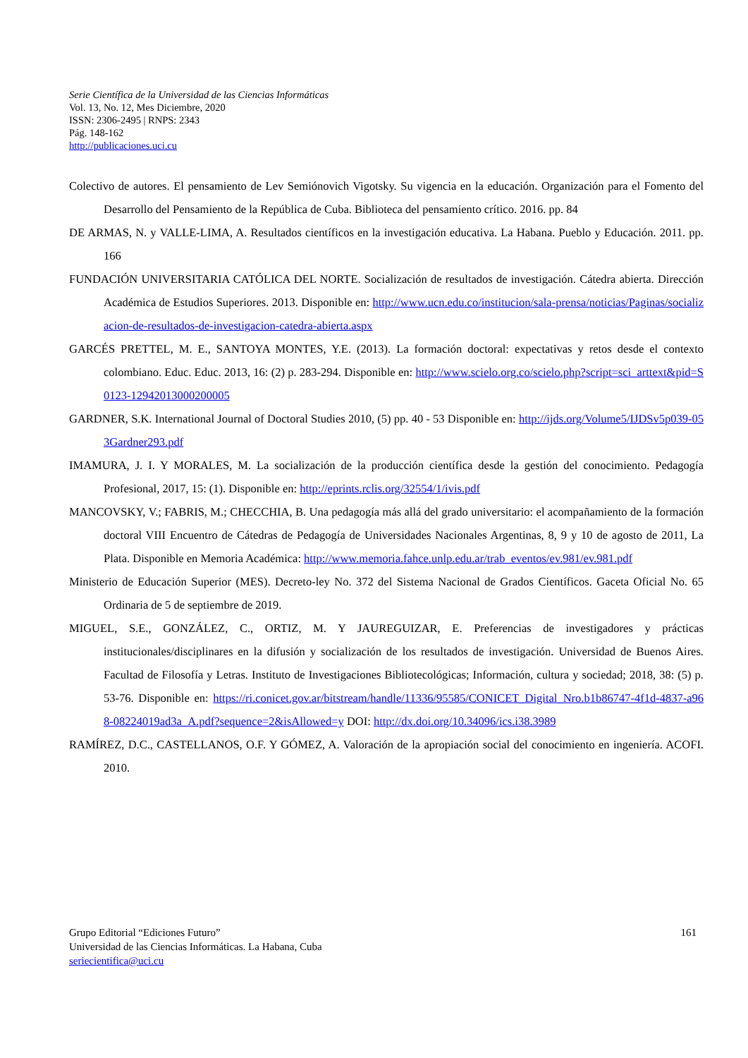Serie Científica de la Universidad de las Ciencias Informáticas
Vol. 13, No. 12, Mes Diciembre, 2020
ISSN: 2306-2495 | RNPS: 2343
Pág. 148-162
http://publicaciones.uci.cu
Colectivo de autores. El pensamiento de Lev Semiónovich Vigotsky. Su vigencia en la educación. Organización para el Fomento del Desarrollo del Pensamiento de la República de Cuba. Biblioteca del pensamiento crítico. 2016. pp. 84
DE ARMAS, N. y VALLE-LIMA, A. Resultados científicos en la investigación educativa. La Habana. Pueblo y Educación. 2011. pp. 166
FUNDACIÓN UNIVERSITARIA CATÓLICA DEL NORTE. Socialización de resultados de investigación. Cátedra abierta. Dirección Académica de Estudios Superiores. 2013. Disponible en: http://www.ucn.edu.co/institucion/sala-prensa/noticias/Paginas/socializacion-de-resultados-de-investigacion-catedra-abierta.aspx
GARCÉS PRETTEL, M. E., SANTOYA MONTES, Y.E. (2013). La formación doctoral: expectativas y retos desde el contexto colombiano. Educ. Educ. 2013, 16: (2) p. 283-294. Disponible en: http://www.scielo.org.co/scielo.php?script=sci_arttext&pid=S0123-12942013000200005
GARDNER, S.K. International Journal of Doctoral Studies 2010, (5) pp. 40 - 53 Disponible en: http://ijds.org/Volume5/IJDSv5p039-053Gardner293.pdf
IMAMURA, J. I. Y MORALES, M. La socialización de la producción científica desde la gestión del conocimiento. Pedagogía Profesional, 2017, 15: (1). Disponible en: http://eprints.rclis.org/32554/1/ivis.pdf
MANCOVSKY, V.; FABRIS, M.; CHECCHIA, B. Una pedagogía más allá del grado universitario: el acompañamiento de la formación doctoral VIII Encuentro de Cátedras de Pedagogía de Universidades Nacionales Argentinas, 8, 9 y 10 de agosto de 2011, La Plata. Disponible en Memoria Académica: http://www.memoria.fahce.unlp.edu.ar/trab_eventos/ev.981/ev.981.pdf
Ministerio de Educación Superior (MES). Decreto-ley No. 372 del Sistema Nacional de Grados Científicos. Gaceta Oficial No. 65 Ordinaria de 5 de septiembre de 2019.
MIGUEL, S.E., GONZÁLEZ, C., ORTIZ, M. Y JAUREGUIZAR, E. Preferencias de investigadores y prácticas institucionales/disciplinares en la difusión y socialización de los resultados de investigación. Universidad de Buenos Aires. Facultad de Filosofía y Letras. Instituto de Investigaciones Bibliotecológicas; Información, cultura y sociedad; 2018, 38: (5) p. 53-76. Disponible en: https://ri.conicet.gov.ar/bitstream/handle/11336/95585/CONICET_Digital_Nro.b1b86747-4f1d-4837-a968-08224019ad3a_A.pdf?sequence=2&isAllowed=y DOI: http://dx.doi.org/10.34096/ics.i38.3989
RAMÍREZ, D.C., CASTELLANOS, O.F. Y GÓMEZ, A. Valoración de la apropiación social del conocimiento en ingeniería. ACOFI. 2010.
161 Grupo Editorial “Ediciones Futuro”
Universidad de las Ciencias Informáticas. La Habana, Cuba
seriecientifica@uci.cu